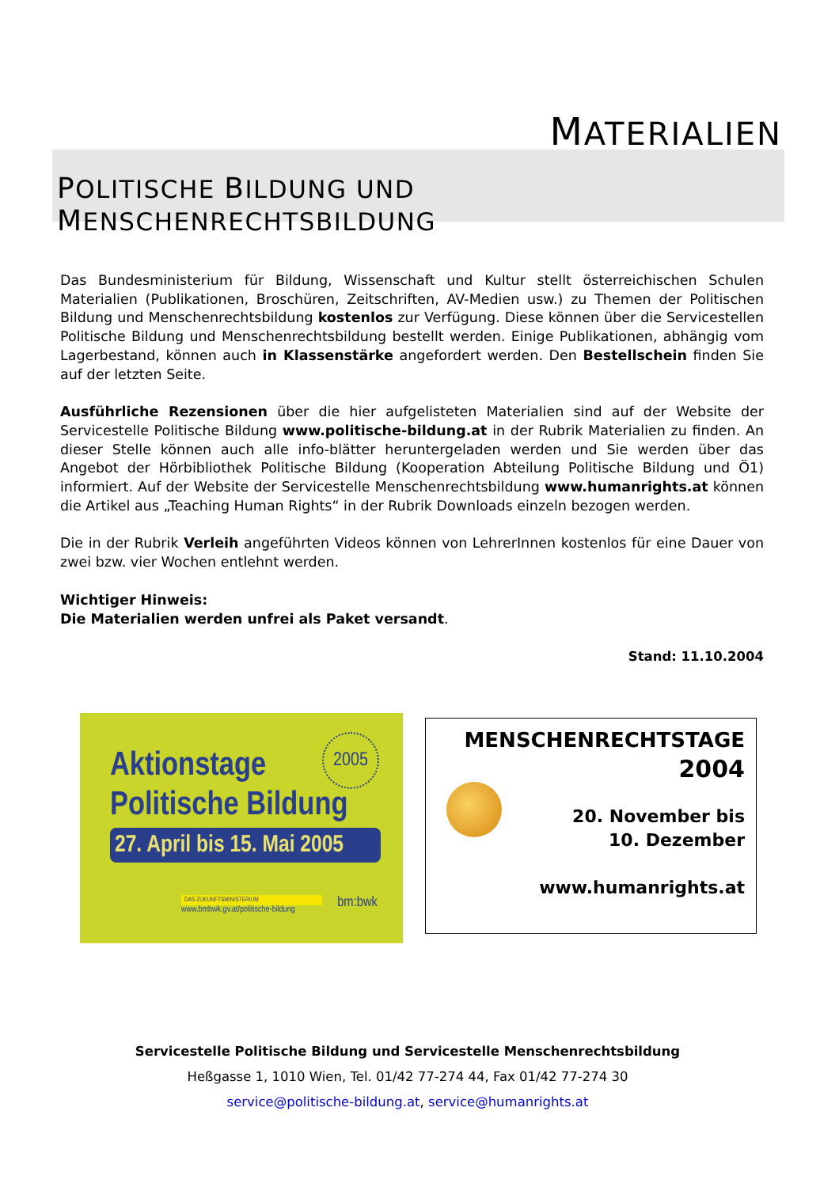MATERIALIEN
POLITISCHE BILDUNG UND MENSCHENRECHTSBILDUNG
Das Bundesministerium für Bildung, Wissenschaft und Kultur stellt österreichischen Schulen Materialien (Publikationen, Broschüren, Zeitschriften, AV-Medien usw.) zu Themen der Politischen Bildung und Menschenrechtsbildung kostenlos zur Verfügung. Diese können über die Servicestellen Politische Bildung und Menschenrechtsbildung bestellt werden. Einige Publikationen, abhängig vom Lagerbestand, können auch in Klassenstärke angefordert werden. Den Bestellschein finden Sie auf der letzten Seite.
Ausführliche Rezensionen über die hier aufgelisteten Materialien sind auf der Website der Servicestelle Politische Bildung www.politische-bildung.at in der Rubrik Materialien zu finden. An dieser Stelle können auch alle info-blätter heruntergeladen werden und Sie werden über das Angebot der Hörbibliothek Politische Bildung (Kooperation Abteilung Politische Bildung und Ö1) informiert. Auf der Website der Servicestelle Menschenrechtsbildung www.humanrights.at können die Artikel aus „Teaching Human Rights“ in der Rubrik Downloads einzeln bezogen werden.
Die in der Rubrik Verleih angeführten Videos können von LehrerInnen kostenlos für eine Dauer von zwei bzw. vier Wochen entlehnt werden.
Wichtiger Hinweis:
Die Materialien werden unfrei als Paket versandt.
Stand: 11.10.2004
2005
Aktionstage
Politische Bildung
27. April bis 15. Mai 2005
DAS ZUKUNFTSMINISTERIUM
www.bmbwk.gv.at/politische-bildung
bm:bwk
MENSCHENRECHTSTAGE
2004
20. November bis
10. Dezember
www.humanrights.at
Servicestelle Politische Bildung und Servicestelle Menschenrechtsbildung
Heßgasse 1, 1010 Wien, Tel. 01/42 77-274 44, Fax 01/42 77-274 30
service@politische-bildung.at, service@humanrights.at